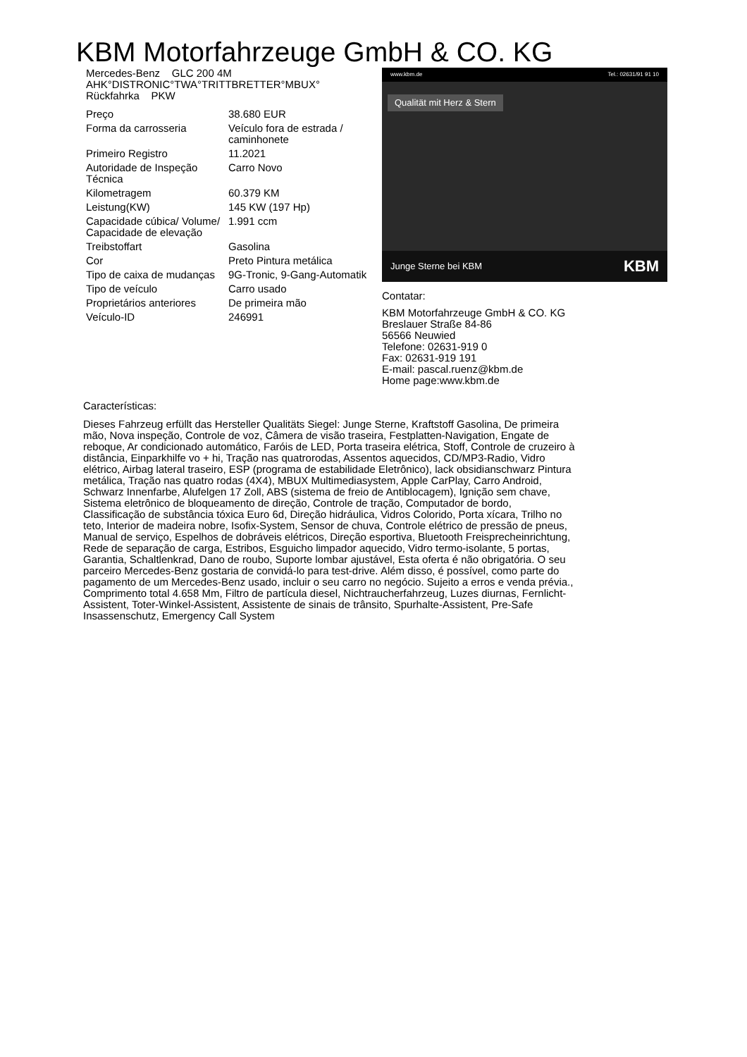KBM Motorfahrzeuge GmbH & CO. KG
Mercedes-Benz GLC 200 4M
AHK°DISTRONIC°TWA°TRITTBRETTER°MBUX°
Rückfahrka PKW
| Preço | 38.680 EUR |
| Forma da carrosseria | Veículo fora de estrada / caminhonete |
| Primeiro Registro | 11.2021 |
| Autoridade de Inspeção Técnica | Carro Novo |
| Kilometragem | 60.379 KM |
| Leistung(KW) | 145 KW (197 Hp) |
| Capacidade cúbica/ Volume/ Capacidade de elevação | 1.991 ccm |
| Treibstoffart | Gasolina |
| Cor | Preto Pintura metálica |
| Tipo de caixa de mudanças | 9G-Tronic, 9-Gang-Automatik |
| Tipo de veículo | Carro usado |
| Proprietários anteriores | De primeira mão |
| Veículo-ID | 246991 |
www.kbm.de Tel.: 02631/91 91 10
Qualität mit Herz & Stern
Junge Sterne bei KBM KBM
Contatar:
KBM Motorfahrzeuge GmbH & CO. KG
Breslauer Straße 84-86
56566 Neuwied
Telefone: 02631-919 0
Fax: 02631-919 191
E-mail: pascal.ruenz@kbm.de
Home page:www.kbm.de
Características:
Dieses Fahrzeug erfüllt das Hersteller Qualitäts Siegel: Junge Sterne, Kraftstoff Gasolina, De primeira mão, Nova inspeção, Controle de voz, Câmera de visão traseira, Festplatten-Navigation, Engate de reboque, Ar condicionado automático, Faróis de LED, Porta traseira elétrica, Stoff, Controle de cruzeiro à distância, Einparkhilfe vo + hi, Tração nas quatrorodas, Assentos aquecidos, CD/MP3-Radio, Vidro elétrico, Airbag lateral traseiro, ESP (programa de estabilidade Eletrônico), lack obsidianschwarz Pintura metálica, Tração nas quatro rodas (4X4), MBUX Multimediasystem, Apple CarPlay, Carro Android, Schwarz Innenfarbe, Alufelgen 17 Zoll, ABS (sistema de freio de Antiblocagem), Ignição sem chave, Sistema eletrônico de bloqueamento de direção, Controle de tração, Computador de bordo, Classificação de substância tóxica Euro 6d, Direção hidráulica, Vidros Colorido, Porta xícara, Trilho no teto, Interior de madeira nobre, Isofix-System, Sensor de chuva, Controle elétrico de pressão de pneus, Manual de serviço, Espelhos de dobráveis elétricos, Direção esportiva, Bluetooth Freisprecheinrichtung, Rede de separação de carga, Estribos, Esguicho limpador aquecido, Vidro termo-isolante, 5 portas, Garantia, Schaltlenkrad, Dano de roubo, Suporte lombar ajustável, Esta oferta é não obrigatória. O seu parceiro Mercedes-Benz gostaria de convidá-lo para test-drive. Além disso, é possível, como parte do pagamento de um Mercedes-Benz usado, incluir o seu carro no negócio. Sujeito a erros e venda prévia., Comprimento total 4.658 Mm, Filtro de partícula diesel, Nichtraucherfahrzeug, Luzes diurnas, Fernlicht-Assistent, Toter-Winkel-Assistent, Assistente de sinais de trânsito, Spurhalte-Assistent, Pre-Safe Insassenschutz, Emergency Call System